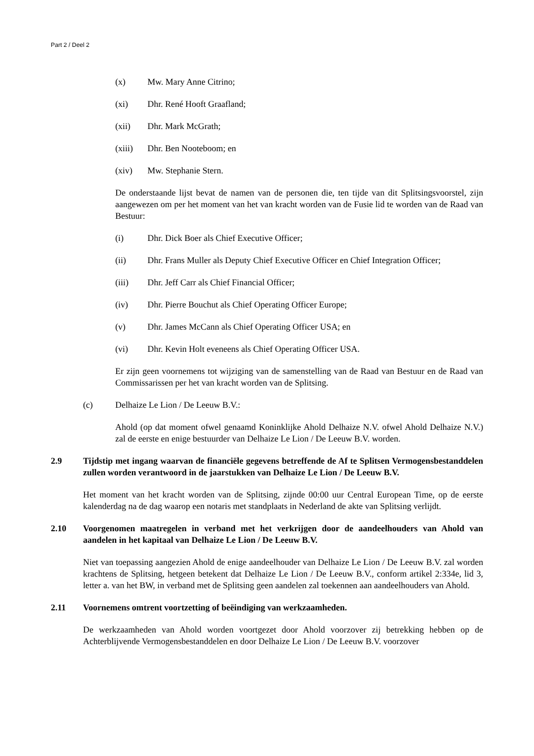Part 2 / Deel 2
(x) Mw. Mary Anne Citrino;
(xi) Dhr. René Hooft Graafland;
(xii) Dhr. Mark McGrath;
(xiii) Dhr. Ben Nooteboom; en
(xiv) Mw. Stephanie Stern.
De onderstaande lijst bevat de namen van de personen die, ten tijde van dit Splitsingsvoorstel, zijn aangewezen om per het moment van het van kracht worden van de Fusie lid te worden van de Raad van Bestuur:
(i) Dhr. Dick Boer als Chief Executive Officer;
(ii) Dhr. Frans Muller als Deputy Chief Executive Officer en Chief Integration Officer;
(iii) Dhr. Jeff Carr als Chief Financial Officer;
(iv) Dhr. Pierre Bouchut als Chief Operating Officer Europe;
(v) Dhr. James McCann als Chief Operating Officer USA; en
(vi) Dhr. Kevin Holt eveneens als Chief Operating Officer USA.
Er zijn geen voornemens tot wijziging van de samenstelling van de Raad van Bestuur en de Raad van Commissarissen per het van kracht worden van de Splitsing.
(c) Delhaize Le Lion / De Leeuw B.V.:
Ahold (op dat moment ofwel genaamd Koninklijke Ahold Delhaize N.V. ofwel Ahold Delhaize N.V.) zal de eerste en enige bestuurder van Delhaize Le Lion / De Leeuw B.V. worden.
2.9 Tijdstip met ingang waarvan de financiële gegevens betreffende de Af te Splitsen Vermogensbestanddelen zullen worden verantwoord in de jaarstukken van Delhaize Le Lion / De Leeuw B.V.
Het moment van het kracht worden van de Splitsing, zijnde 00:00 uur Central European Time, op de eerste kalenderdag na de dag waarop een notaris met standplaats in Nederland de akte van Splitsing verlijdt.
2.10 Voorgenomen maatregelen in verband met het verkrijgen door de aandeelhouders van Ahold van aandelen in het kapitaal van Delhaize Le Lion / De Leeuw B.V.
Niet van toepassing aangezien Ahold de enige aandeelhouder van Delhaize Le Lion / De Leeuw B.V. zal worden krachtens de Splitsing, hetgeen betekent dat Delhaize Le Lion / De Leeuw B.V., conform artikel 2:334e, lid 3, letter a. van het BW, in verband met de Splitsing geen aandelen zal toekennen aan aandeelhouders van Ahold.
2.11 Voornemens omtrent voortzetting of beëindiging van werkzaamheden.
De werkzaamheden van Ahold worden voortgezet door Ahold voorzover zij betrekking hebben op de Achterblijvende Vermogensbestanddelen en door Delhaize Le Lion / De Leeuw B.V. voorzover